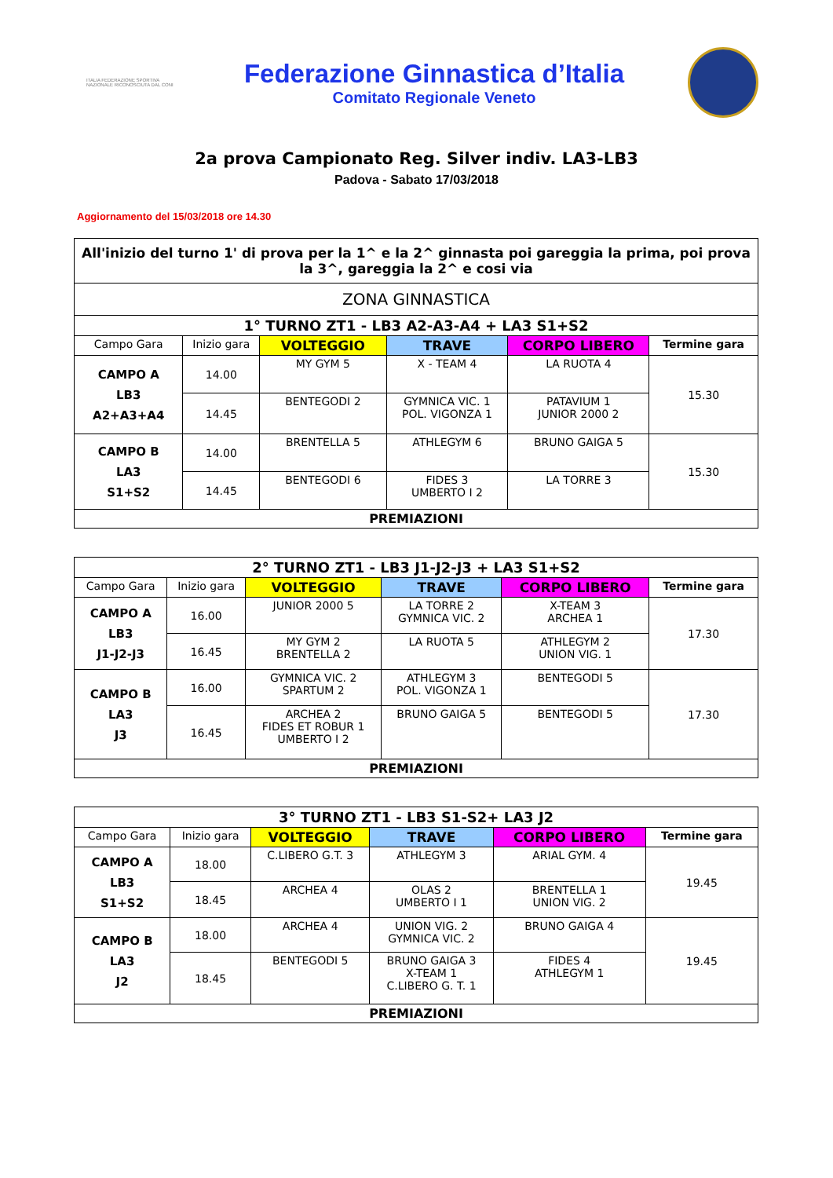ITALIA FEDERAZIONE SPORTIVA NAZIONALE RICONOSCIUTA DAL CONI
Federazione Ginnastica d’Italia
Comitato Regionale Veneto
2a prova Campionato Reg. Silver indiv. LA3-LB3
Padova - Sabato 17/03/2018
Aggiornamento del 15/03/2018 ore 14.30
| All'inizio del turno 1' di prova per la 1^ e la 2^ ginnasta poi gareggia la prima, poi prova la 3^, gareggia la 2^ e cosi via | | | | | |
| ZONA GINNASTICA | | | | | |
| 1° TURNO ZT1 - LB3 A2-A3-A4 + LA3 S1+S2 | | | | | |
| Campo Gara | Inizio gara | VOLTEGGIO | TRAVE | CORPO LIBERO | Termine gara |
| CAMPO A LB3 A2+A3+A4 | 14.00 | MY GYM 5 | X - TEAM 4 | LA RUOTA 4 | 15.30 |
| | 14.45 | BENTEGODI 2 | GYMNICA VIC. 1 POL. VIGONZA 1 | PATAVIUM 1 JUNIOR 2000 2 | |
| CAMPO B LA3 S1+S2 | 14.00 | BRENTELLA 5 | ATHLEGYM 6 | BRUNO GAIGA 5 | 15.30 |
| | 14.45 | BENTEGODI 6 | FIDES 3 UMBERTO I 2 | LA TORRE 3 | |
| PREMIAZIONI | | | | | |
| 2° TURNO ZT1 - LB3 J1-J2-J3 + LA3 S1+S2 | | | | | |
| Campo Gara | Inizio gara | VOLTEGGIO | TRAVE | CORPO LIBERO | Termine gara |
| CAMPO A LB3 J1-J2-J3 | 16.00 | JUNIOR 2000 5 | LA TORRE 2 GYMNICA VIC. 2 | X-TEAM 3 ARCHEA 1 | 17.30 |
| | 16.45 | MY GYM 2 BRENTELLA 2 | LA RUOTA 5 | ATHLEGYM 2 UNION VIG. 1 | |
| CAMPO B LA3 J3 | 16.00 | GYMNICA VIC. 2 SPARTUM 2 | ATHLEGYM 3 POL. VIGONZA 1 | BENTEGODI 5 | 17.30 |
| | 16.45 | ARCHEA 2 FIDES ET ROBUR 1 UMBERTO I 2 | BRUNO GAIGA 5 | BENTEGODI 5 | |
| PREMIAZIONI | | | | | |
| 3° TURNO ZT1 - LB3 S1-S2+ LA3 J2 | | | | | |
| Campo Gara | Inizio gara | VOLTEGGIO | TRAVE | CORPO LIBERO | Termine gara |
| CAMPO A LB3 S1+S2 | 18.00 | C.LIBERO G.T. 3 | ATHLEGYM 3 | ARIAL GYM. 4 | 19.45 |
| | 18.45 | ARCHEA 4 | OLAS 2 UMBERTO I 1 | BRENTELLA 1 UNION VIG. 2 | |
| CAMPO B LA3 J2 | 18.00 | ARCHEA 4 | UNION VIG. 2 GYMNICA VIC. 2 | BRUNO GAIGA 4 | 19.45 |
| | 18.45 | BENTEGODI 5 | BRUNO GAIGA 3 X-TEAM 1 C.LIBERO G. T. 1 | FIDES 4 ATHLEGYM 1 | |
| PREMIAZIONI | | | | | |